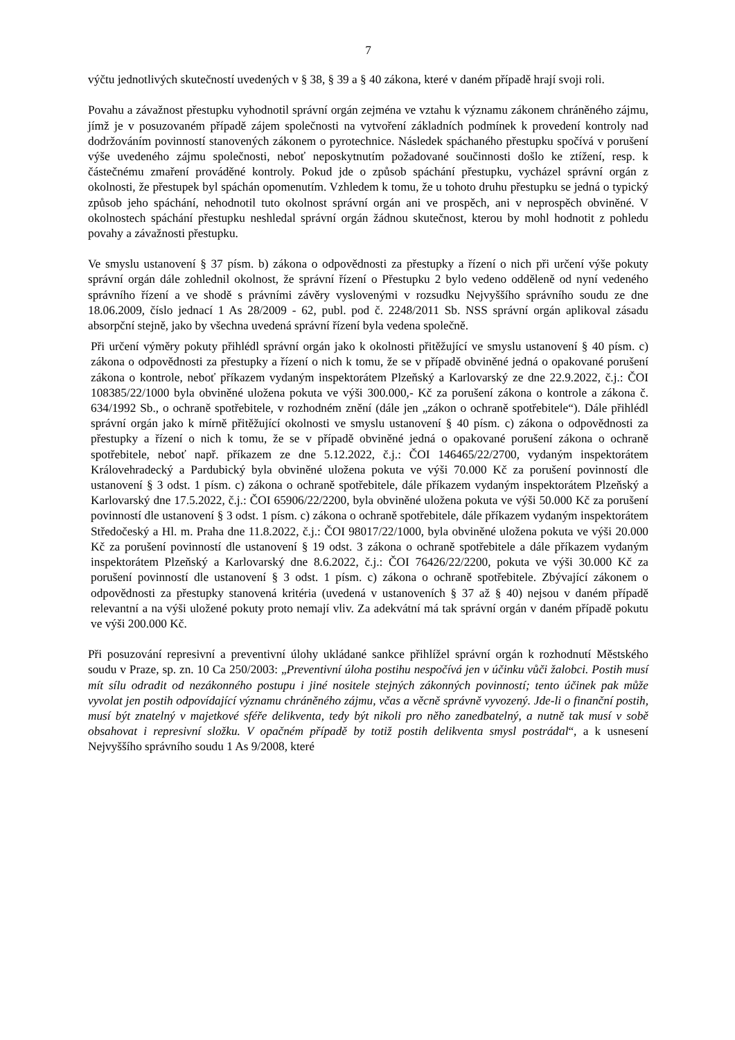7
výčtu jednotlivých skutečností uvedených v § 38, § 39 a § 40 zákona, které v daném případě hrají svoji roli.
Povahu a závažnost přestupku vyhodnotil správní orgán zejména ve vztahu k významu zákonem chráněného zájmu, jímž je v posuzovaném případě zájem společnosti na vytvoření základních podmínek k provedení kontroly nad dodržováním povinností stanovených zákonem o pyrotechnice. Následek spáchaného přestupku spočívá v porušení výše uvedeného zájmu společnosti, neboť neposkytnutím požadované součinnosti došlo ke ztížení, resp. k částečnému zmaření prováděné kontroly. Pokud jde o způsob spáchání přestupku, vycházel správní orgán z okolnosti, že přestupek byl spáchán opomenutím. Vzhledem k tomu, že u tohoto druhu přestupku se jedná o typický způsob jeho spáchání, nehodnotil tuto okolnost správní orgán ani ve prospěch, ani v neprospěch obviněné. V okolnostech spáchání přestupku neshledal správní orgán žádnou skutečnost, kterou by mohl hodnotit z pohledu povahy a závažnosti přestupku.
Ve smyslu ustanovení § 37 písm. b) zákona o odpovědnosti za přestupky a řízení o nich při určení výše pokuty správní orgán dále zohlednil okolnost, že správní řízení o Přestupku 2 bylo vedeno odděleně od nyní vedeného správního řízení a ve shodě s právními závěry vyslovenými v rozsudku Nejvyššího správního soudu ze dne 18.06.2009, číslo jednací 1 As 28/2009 - 62, publ. pod č. 2248/2011 Sb. NSS správní orgán aplikoval zásadu absorpční stejně, jako by všechna uvedená správní řízení byla vedena společně.
Při určení výměry pokuty přihlédl správní orgán jako k okolnosti přitěžující ve smyslu ustanovení § 40 písm. c) zákona o odpovědnosti za přestupky a řízení o nich k tomu, že se v případě obviněné jedná o opakované porušení zákona o kontrole, neboť příkazem vydaným inspektorátem Plzeňský a Karlovarský ze dne 22.9.2022, č.j.: ČOI 108385/22/1000 byla obviněné uložena pokuta ve výši 300.000,- Kč za porušení zákona o kontrole a zákona č. 634/1992 Sb., o ochraně spotřebitele, v rozhodném znění (dále jen „zákon o ochraně spotřebitele“). Dále přihlédl správní orgán jako k mírně přitěžující okolnosti ve smyslu ustanovení § 40 písm. c) zákona o odpovědnosti za přestupky a řízení o nich k tomu, že se v případě obviněné jedná o opakované porušení zákona o ochraně spotřebitele, neboť např. příkazem ze dne 5.12.2022, č.j.: ČOI 146465/22/2700, vydaným inspektorátem Královehradecký a Pardubický byla obviněné uložena pokuta ve výši 70.000 Kč za porušení povinností dle ustanovení § 3 odst. 1 písm. c) zákona o ochraně spotřebitele, dále příkazem vydaným inspektorátem Plzeňský a Karlovarský dne 17.5.2022, č.j.: ČOI 65906/22/2200, byla obviněné uložena pokuta ve výši 50.000 Kč za porušení povinností dle ustanovení § 3 odst. 1 písm. c) zákona o ochraně spotřebitele, dále příkazem vydaným inspektorátem Středočeský a Hl. m. Praha dne 11.8.2022, č.j.: ČOI 98017/22/1000, byla obviněné uložena pokuta ve výši 20.000 Kč za porušení povinností dle ustanovení § 19 odst. 3 zákona o ochraně spotřebitele a dále příkazem vydaným inspektorátem Plzeňský a Karlovarský dne 8.6.2022, č.j.: ČOI 76426/22/2200, pokuta ve výši 30.000 Kč za porušení povinností dle ustanovení § 3 odst. 1 písm. c) zákona o ochraně spotřebitele. Zbývající zákonem o odpovědnosti za přestupky stanovená kritéria (uvedená v ustanoveních § 37 až § 40) nejsou v daném případě relevantní a na výši uložené pokuty proto nemají vliv. Za adekvátní má tak správní orgán v daném případě pokutu ve výši 200.000 Kč.
Při posuzování represivní a preventivní úlohy ukládané sankce přihlížel správní orgán k rozhodnutí Městského soudu v Praze, sp. zn. 10 Ca 250/2003: „Preventivní úloha postihu nespočívá jen v účinku vůči žalobci. Postih musí mít sílu odradit od nezákonného postupu i jiné nositele stejných zákonných povinností; tento účinek pak může vyvolat jen postih odpovídající významu chráněného zájmu, včas a věcně správně vyvozený. Jde-li o finanční postih, musí být znatelný v majetkové sféře delikventa, tedy být nikoli pro něho zanedbatelný, a nutně tak musí v sobě obsahovat i represivní složku. V opačném případě by totiž postih delikventa smysl postrádal“, a k usnesení Nejvyššího správního soudu 1 As 9/2008, které